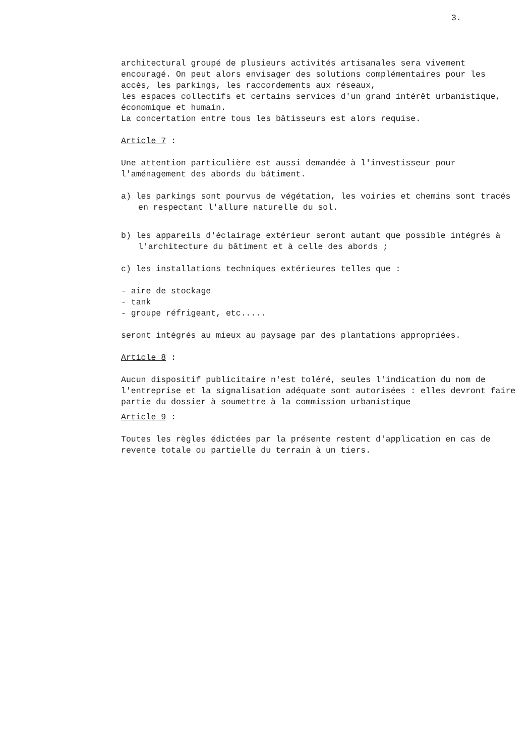3.
architectural groupé de plusieurs activités artisanales sera vivement encouragé. On peut alors envisager des solutions complémentaires pour les accès, les parkings, les raccordements aux réseaux,
les espaces collectifs et certains services d'un grand intérêt urbanistique, économique et humain.
La concertation entre tous les bâtisseurs est alors requise.
Article 7 :
Une attention particulière est aussi demandée à l'investisseur pour l'aménagement des abords du bâtiment.
a) les parkings sont pourvus de végétation, les voiries et chemins sont tracés en respectant l'allure naturelle du sol.
b) les appareils d'éclairage extérieur seront autant que possible intégrés à l'architecture du bâtiment et à celle des abords ;
c) les installations techniques extérieures telles que :
- aire de stockage
- tank
- groupe réfrigeant, etc.....
seront intégrés au mieux au paysage par des plantations appropriées.
Article 8 :
Aucun dispositif publicitaire n'est toléré, seules l'indication du nom de l'entreprise et la signalisation adéquate sont autorisées : elles devront faire partie du dossier à soumettre à la commission urbanistique
Article 9 :
Toutes les règles édictées par la présente restent d'application en cas de revente totale ou partielle du terrain à un tiers.